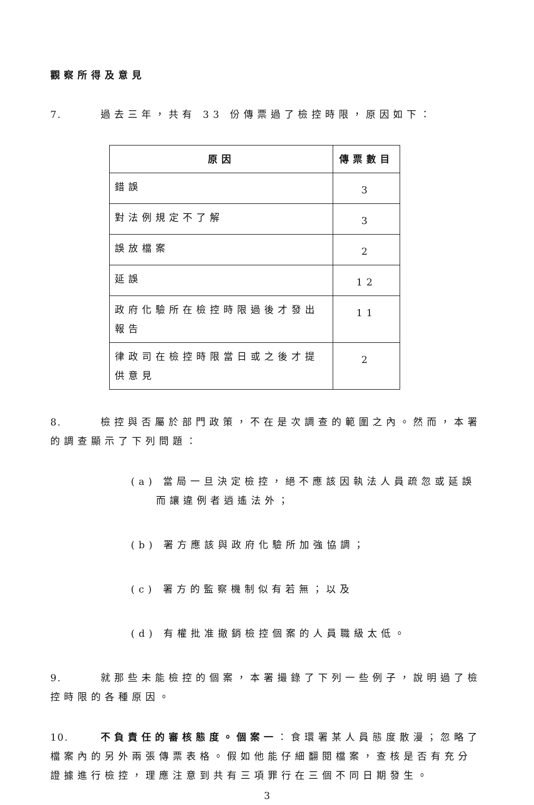觀察所得及意見
7. 過去三年，共有 33 份傳票過了檢控時限，原因如下：
| 原因 | 傳票數目 |
| --- | --- |
| 錯誤 | 3 |
| 對法例規定不了解 | 3 |
| 誤放檔案 | 2 |
| 延誤 | 12 |
| 政府化驗所在檢控時限過後才發出報告 | 11 |
| 律政司在檢控時限當日或之後才提供意見 | 2 |
8. 檢控與否屬於部門政策，不在是次調查的範圍之內。然而，本署的調查顯示了下列問題：
(a) 當局一旦決定檢控，絕不應該因執法人員疏忽或延誤而讓違例者逍遙法外；
(b) 署方應該與政府化驗所加強協調；
(c) 署方的監察機制似有若無；以及
(d) 有權批准撤銷檢控個案的人員職級太低。
9. 就那些未能檢控的個案，本署撮錄了下列一些例子，說明過了檢控時限的各種原因。
10. 不負責任的審核態度。個案一：食環署某人員態度散漫；忽略了檔案內的另外兩張傳票表格。假如他能仔細翻閱檔案，查核是否有充分證據進行檢控，理應注意到共有三項罪行在三個不同日期發生。
3